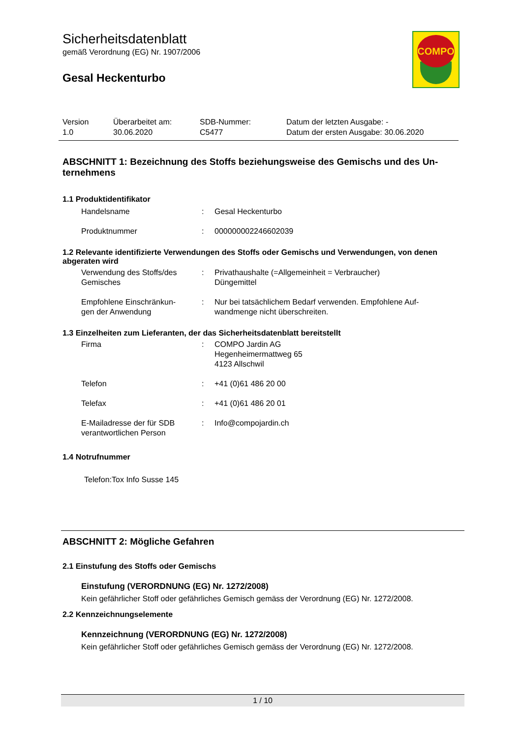Sicherheitsdatenblatt
gemäß Verordnung (EG) Nr. 1907/2006
Gesal Heckenturbo
COMPO
| Version 1.0 | Überarbeitet am: 30.06.2020 | SDB-Nummer: C5477 | Datum der letzten Ausgabe: - Datum der ersten Ausgabe: 30.06.2020 |
ABSCHNITT 1: Bezeichnung des Stoffs beziehungsweise des Gemischs und des Un-
ternehmens
1.1 Produktidentifikator
| Handelsname | : | Gesal Heckenturbo |
| Produktnummer | : | 000000002246602039 |
1.2 Relevante identifizierte Verwendungen des Stoffs oder Gemischs und Verwendungen, von denen abgeraten wird
| Verwendung des Stoffs/des Gemisches | : | Privathaushalte (=Allgemeinheit = Verbraucher) Düngemittel |
| Empfohlene Einschränkun- gen der Anwendung | : | Nur bei tatsächlichem Bedarf verwenden. Empfohlene Auf- wandmenge nicht überschreiten. |
1.3 Einzelheiten zum Lieferanten, der das Sicherheitsdatenblatt bereitstellt
| Firma | : | COMPO Jardin AG Hegenheimermattweg 65 4123 Allschwil |
| Telefon | : | +41 (0)61 486 20 00 |
| Telefax | : | +41 (0)61 486 20 01 |
| E-Mailadresse der für SDB verantwortlichen Person | : | Info@compojardin.ch |
1.4 Notrufnummer
Telefon:Tox Info Susse 145
ABSCHNITT 2: Mögliche Gefahren
2.1 Einstufung des Stoffs oder Gemischs
Einstufung (VERORDNUNG (EG) Nr. 1272/2008)
Kein gefährlicher Stoff oder gefährliches Gemisch gemäss der Verordnung (EG) Nr. 1272/2008.
2.2 Kennzeichnungselemente
Kennzeichnung (VERORDNUNG (EG) Nr. 1272/2008)
Kein gefährlicher Stoff oder gefährliches Gemisch gemäss der Verordnung (EG) Nr. 1272/2008.
1 / 10